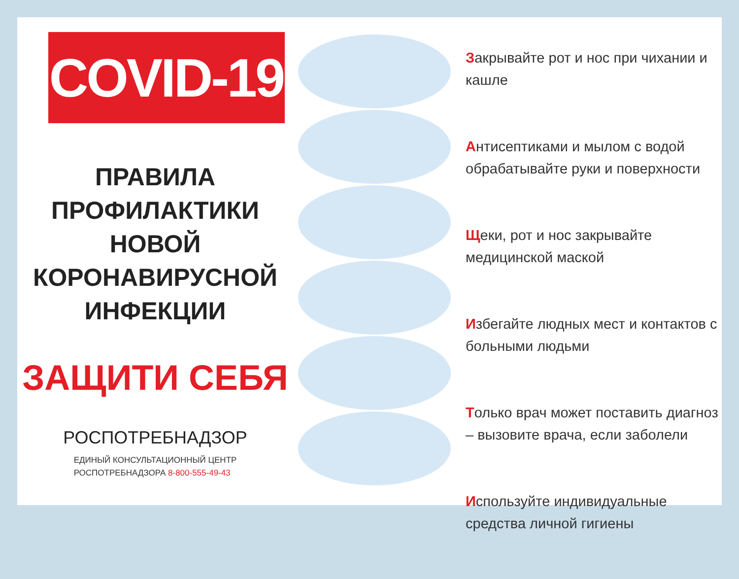COVID-19
ПРАВИЛА
ПРОФИЛАКТИКИ
НОВОЙ
КОРОНАВИРУСНОЙ
ИНФЕКЦИИ
ЗАЩИТИ СЕБЯ
РОСПОТРЕБНАДЗОР
ЕДИНЫЙ КОНСУЛЬТАЦИОННЫЙ ЦЕНТР
РОСПОТРЕБНАДЗОРА 8-800-555-49-43
Закрывайте рот и нос при чихании и кашле
Антисептиками и мылом с водой обрабатывайте руки и поверхности
Щеки, рот и нос закрывайте медицинской маской
Избегайте людных мест и контактов с больными людьми
Только врач может поставить диагноз – вызовите врача, если заболели
Используйте индивидуальные средства личной гигиены